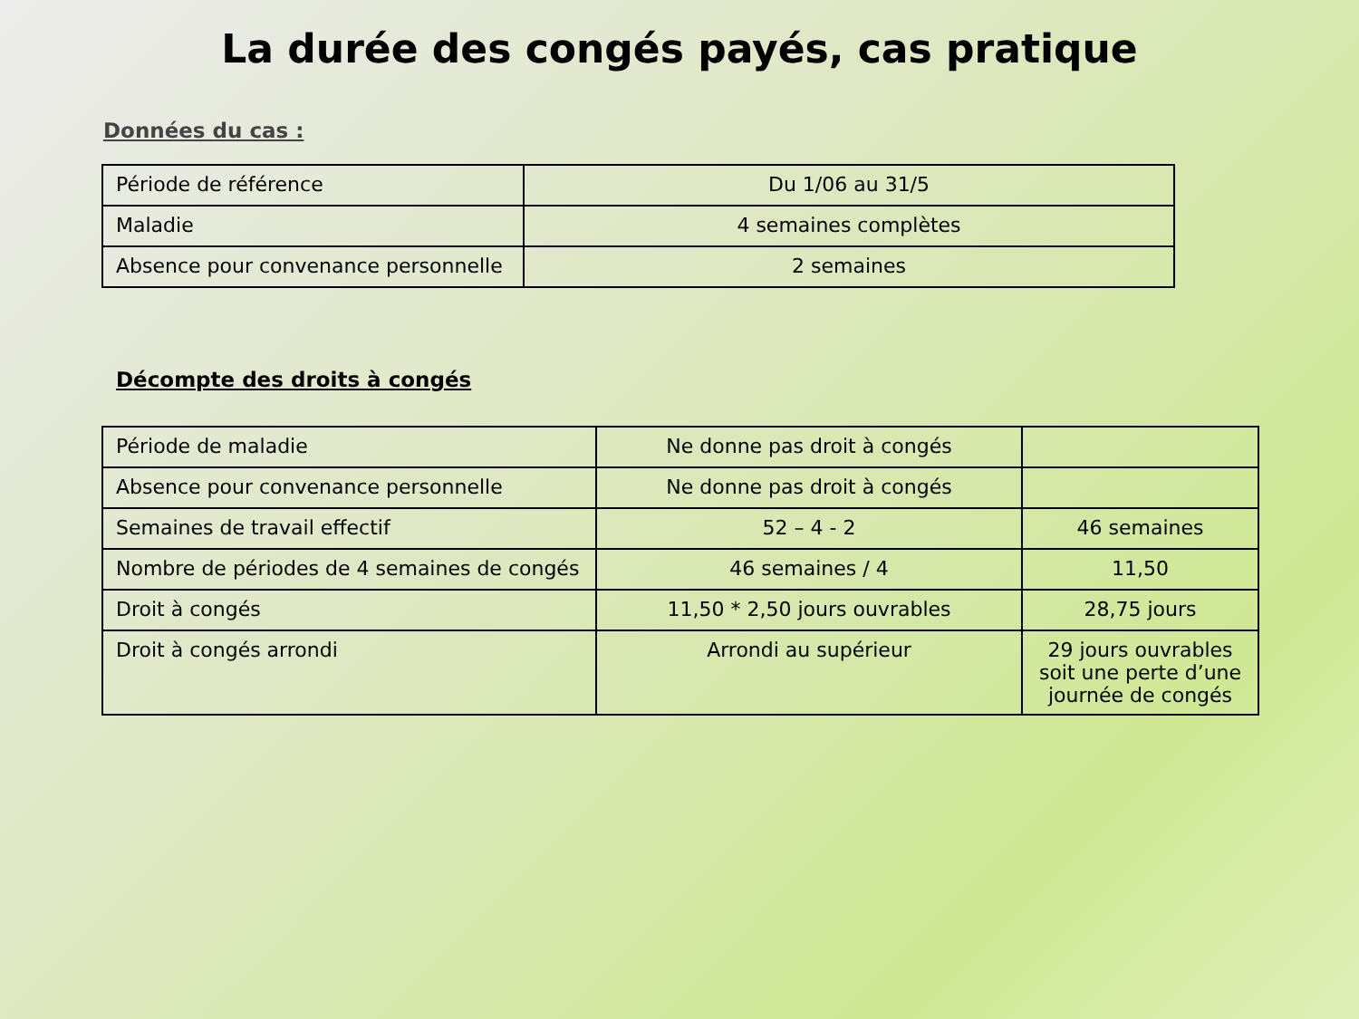La durée des congés payés, cas pratique
Données du cas :
| Période de référence | Du 1/06 au 31/5 |
| Maladie | 4 semaines complètes |
| Absence pour convenance personnelle | 2 semaines |
Décompte des droits à congés
| Période de maladie | Ne donne pas droit à congés | |
| Absence pour convenance personnelle | Ne donne pas droit à congés | |
| Semaines de travail effectif | 52 – 4 - 2 | 46 semaines |
| Nombre de périodes de 4 semaines de congés | 46 semaines / 4 | 11,50 |
| Droit à congés | 11,50 * 2,50 jours ouvrables | 28,75 jours |
| Droit à congés arrondi | Arrondi au supérieur | 29 jours ouvrables soit une perte d’une journée de congés |